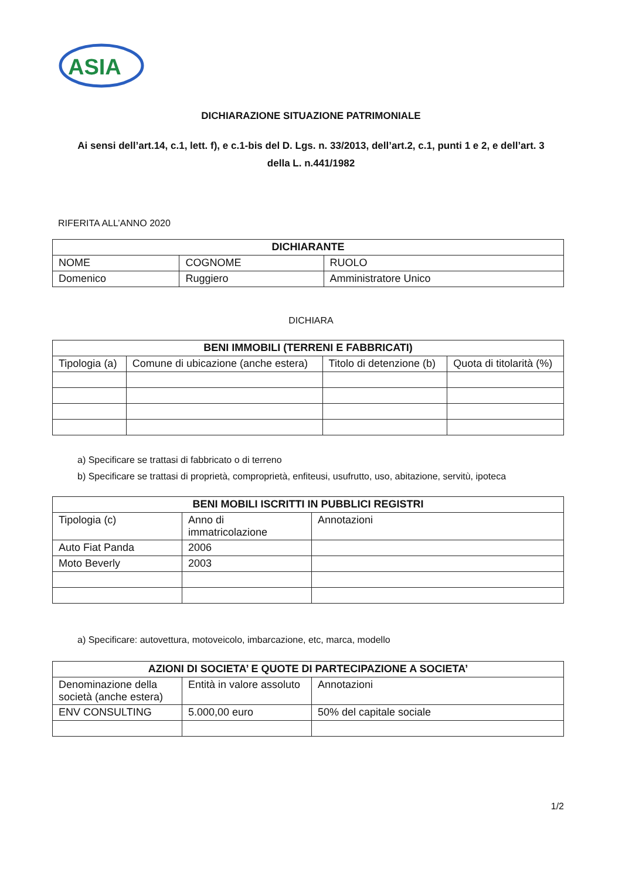ASIA
DICHIARAZIONE SITUAZIONE PATRIMONIALE
Ai sensi dell’art.14, c.1, lett. f), e c.1-bis del D. Lgs. n. 33/2013, dell’art.2, c.1, punti 1 e 2, e dell’art. 3 della L. n.441/1982
RIFERITA ALL’ANNO 2020
| DICHIARANTE | | |
| --- | --- | --- |
| NOME | COGNOME | RUOLO |
| Domenico | Ruggiero | Amministratore Unico |
DICHIARA
| BENI IMMOBILI (TERRENI E FABBRICATI) | | | |
| --- | --- | --- | --- |
| Tipologia (a) | Comune di ubicazione (anche estera) | Titolo di detenzione (b) | Quota di titolarità (%) |
a) Specificare se trattasi di fabbricato o di terreno
b) Specificare se trattasi di proprietà, comproprietà, enfiteusi, usufrutto, uso, abitazione, servitù, ipoteca
| BENI MOBILI ISCRITTI IN PUBBLICI REGISTRI | | |
| --- | --- | --- |
| Tipologia (c) | Anno di immatricolazione | Annotazioni |
| Auto Fiat Panda | 2006 | |
| Moto Beverly | 2003 | |
a) Specificare: autovettura, motoveicolo, imbarcazione, etc, marca, modello
| AZIONI DI SOCIETA’ E QUOTE DI PARTECIPAZIONE A SOCIETA’ | | |
| --- | --- | --- |
| Denominazione della società (anche estera) | Entità in valore assoluto | Annotazioni |
| ENV CONSULTING | 5.000,00 euro | 50% del capitale sociale |
1/2